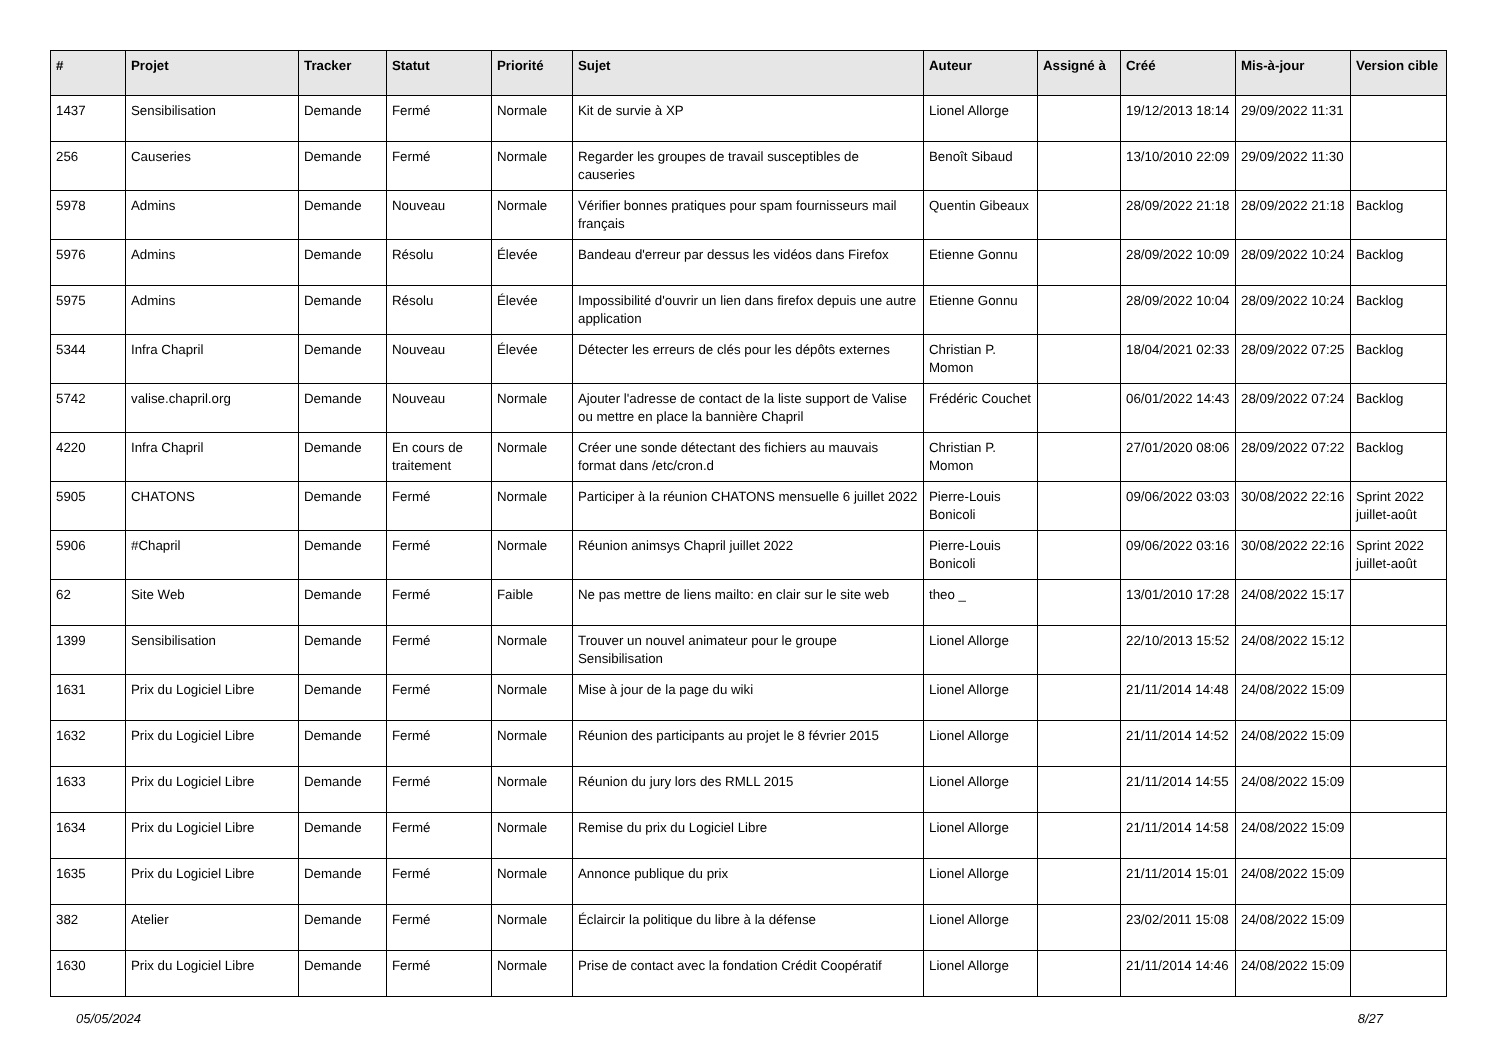| # | Projet | Tracker | Statut | Priorité | Sujet | Auteur | Assigné à | Créé | Mis-à-jour | Version cible |
| --- | --- | --- | --- | --- | --- | --- | --- | --- | --- | --- |
| 1437 | Sensibilisation | Demande | Fermé | Normale | Kit de survie à XP | Lionel Allorge | | 19/12/2013 18:14 | 29/09/2022 11:31 | |
| 256 | Causeries | Demande | Fermé | Normale | Regarder les groupes de travail susceptibles de causeries | Benoît Sibaud | | 13/10/2010 22:09 | 29/09/2022 11:30 | |
| 5978 | Admins | Demande | Nouveau | Normale | Vérifier bonnes pratiques pour spam fournisseurs mail français | Quentin Gibeaux | | 28/09/2022 21:18 | 28/09/2022 21:18 | Backlog |
| 5976 | Admins | Demande | Résolu | Élevée | Bandeau d'erreur par dessus les vidéos dans Firefox | Etienne Gonnu | | 28/09/2022 10:09 | 28/09/2022 10:24 | Backlog |
| 5975 | Admins | Demande | Résolu | Élevée | Impossibilité d'ouvrir un lien dans firefox depuis une autre application | Etienne Gonnu | | 28/09/2022 10:04 | 28/09/2022 10:24 | Backlog |
| 5344 | Infra Chapril | Demande | Nouveau | Élevée | Détecter les erreurs de clés pour les dépôts externes | Christian P. Momon | | 18/04/2021 02:33 | 28/09/2022 07:25 | Backlog |
| 5742 | valise.chapril.org | Demande | Nouveau | Normale | Ajouter l'adresse de contact de la liste support de Valise ou mettre en place la bannière Chapril | Frédéric Couchet | | 06/01/2022 14:43 | 28/09/2022 07:24 | Backlog |
| 4220 | Infra Chapril | Demande | En cours de traitement | Normale | Créer une sonde détectant des fichiers au mauvais format dans /etc/cron.d | Christian P. Momon | | 27/01/2020 08:06 | 28/09/2022 07:22 | Backlog |
| 5905 | CHATONS | Demande | Fermé | Normale | Participer à la réunion CHATONS mensuelle 6 juillet 2022 | Pierre-Louis Bonicoli | | 09/06/2022 03:03 | 30/08/2022 22:16 | Sprint 2022 juillet-août |
| 5906 | #Chapril | Demande | Fermé | Normale | Réunion animsys Chapril juillet 2022 | Pierre-Louis Bonicoli | | 09/06/2022 03:16 | 30/08/2022 22:16 | Sprint 2022 juillet-août |
| 62 | Site Web | Demande | Fermé | Faible | Ne pas mettre de liens mailto: en clair sur le site web | theo _ | | 13/01/2010 17:28 | 24/08/2022 15:17 | |
| 1399 | Sensibilisation | Demande | Fermé | Normale | Trouver un nouvel animateur pour le groupe Sensibilisation | Lionel Allorge | | 22/10/2013 15:52 | 24/08/2022 15:12 | |
| 1631 | Prix du Logiciel Libre | Demande | Fermé | Normale | Mise à jour de la page du wiki | Lionel Allorge | | 21/11/2014 14:48 | 24/08/2022 15:09 | |
| 1632 | Prix du Logiciel Libre | Demande | Fermé | Normale | Réunion des participants au projet le 8 février 2015 | Lionel Allorge | | 21/11/2014 14:52 | 24/08/2022 15:09 | |
| 1633 | Prix du Logiciel Libre | Demande | Fermé | Normale | Réunion du jury lors des RMLL 2015 | Lionel Allorge | | 21/11/2014 14:55 | 24/08/2022 15:09 | |
| 1634 | Prix du Logiciel Libre | Demande | Fermé | Normale | Remise du prix du Logiciel Libre | Lionel Allorge | | 21/11/2014 14:58 | 24/08/2022 15:09 | |
| 1635 | Prix du Logiciel Libre | Demande | Fermé | Normale | Annonce publique du prix | Lionel Allorge | | 21/11/2014 15:01 | 24/08/2022 15:09 | |
| 382 | Atelier | Demande | Fermé | Normale | Éclaircir la politique du libre à la défense | Lionel Allorge | | 23/02/2011 15:08 | 24/08/2022 15:09 | |
| 1630 | Prix du Logiciel Libre | Demande | Fermé | Normale | Prise de contact avec la fondation Crédit Coopératif | Lionel Allorge | | 21/11/2014 14:46 | 24/08/2022 15:09 | |
05/05/2024 8/27